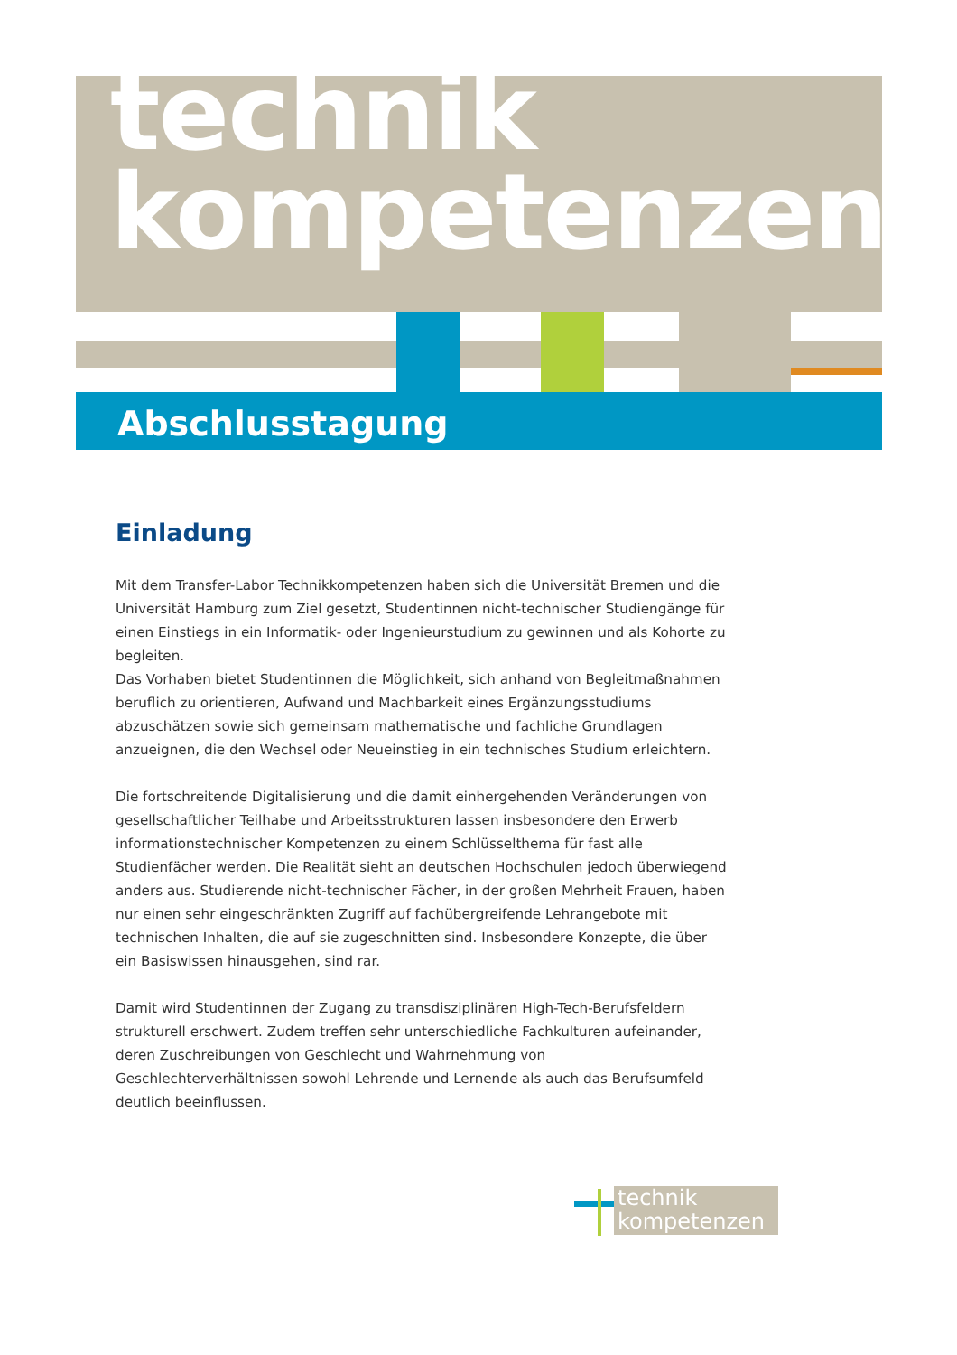technik
kompetenzen
Abschlusstagung
Einladung
Mit dem Transfer-Labor Technikkompetenzen haben sich die Universität Bremen und die Universität Hamburg zum Ziel gesetzt, Studentinnen nicht-technischer Studiengänge für einen Einstiegs in ein Informatik- oder Ingenieurstudium zu gewinnen und als Kohorte zu begleiten.
Das Vorhaben bietet Studentinnen die Möglichkeit, sich anhand von Begleitmaßnahmen beruflich zu orientieren, Aufwand und Machbarkeit eines Ergänzungsstudiums abzuschätzen sowie sich gemeinsam mathematische und fachliche Grundlagen anzueignen, die den Wechsel oder Neueinstieg in ein technisches Studium erleichtern.
Die fortschreitende Digitalisierung und die damit einhergehenden Veränderungen von gesellschaftlicher Teilhabe und Arbeitsstrukturen lassen insbesondere den Erwerb informationstechnischer Kompetenzen zu einem Schlüsselthema für fast alle Studienfächer werden. Die Realität sieht an deutschen Hochschulen jedoch überwiegend anders aus. Studierende nicht-technischer Fächer, in der großen Mehrheit Frauen, haben nur einen sehr eingeschränkten Zugriff auf fachübergreifende Lehrangebote mit technischen Inhalten, die auf sie zugeschnitten sind. Insbesondere Konzepte, die über ein Basiswissen hinausgehen, sind rar.
Damit wird Studentinnen der Zugang zu transdisziplinären High-Tech-Berufsfeldern strukturell erschwert. Zudem treffen sehr unterschiedliche Fachkulturen aufeinander, deren Zuschreibungen von Geschlecht und Wahrnehmung von Geschlechterverhältnissen sowohl Lehrende und Lernende als auch das Berufsumfeld deutlich beeinflussen.
technik
kompetenzen